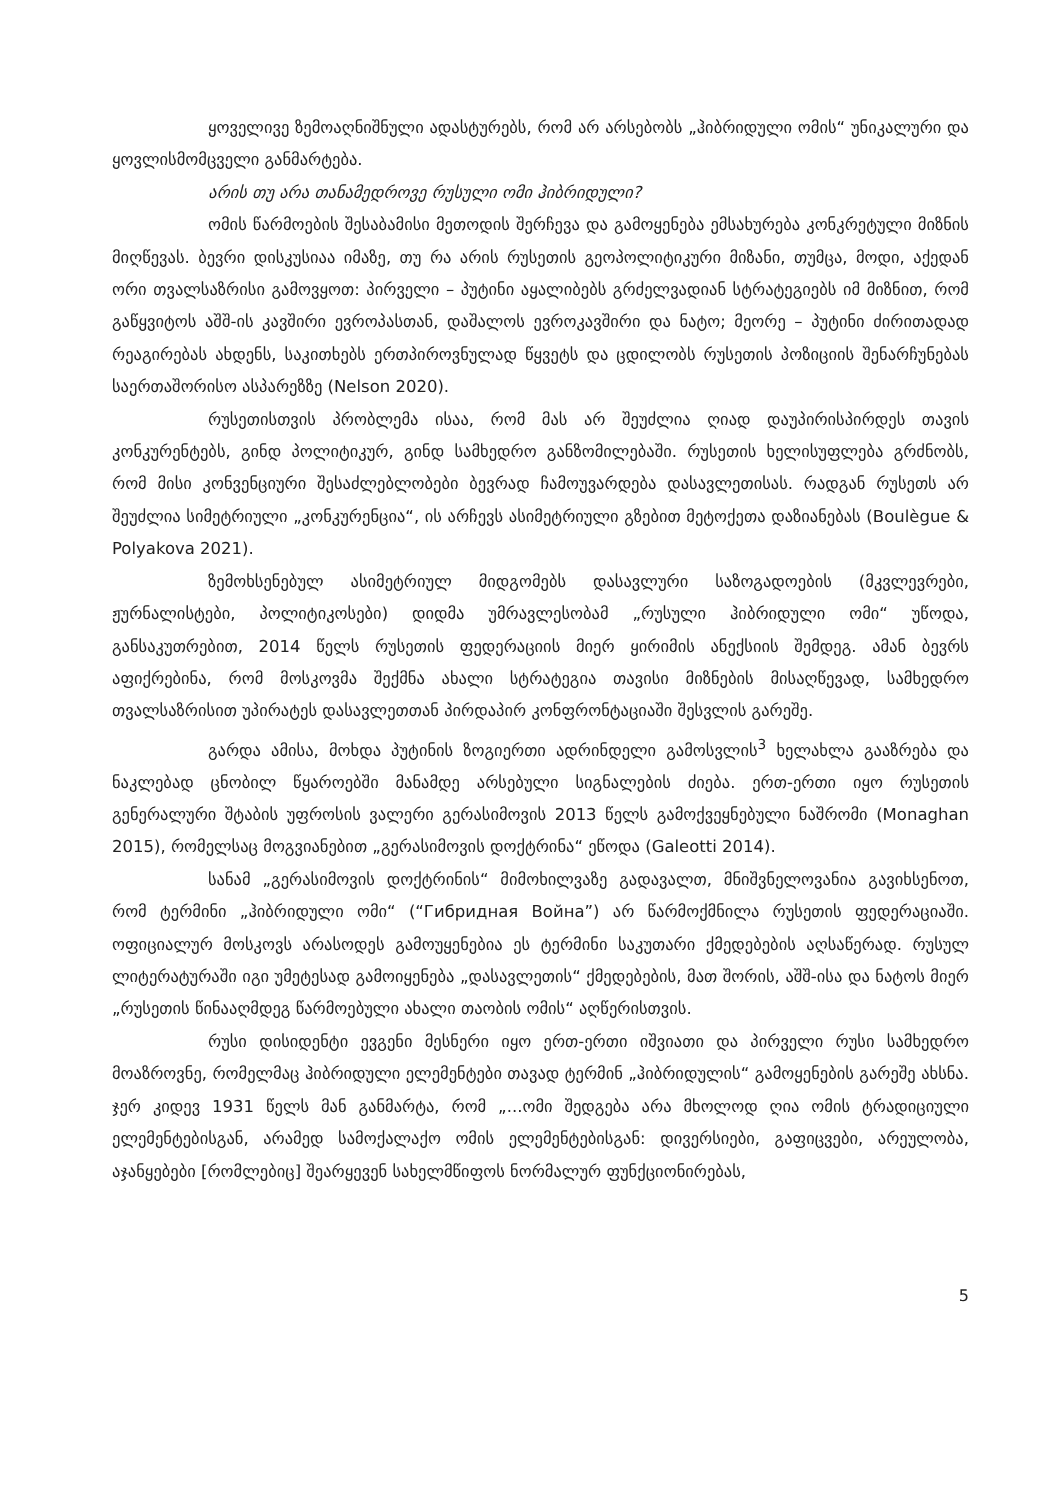ყოველივე ზემოაღნიშნული ადასტურებს, რომ არ არსებობს „ჰიბრიდული ომის“ უნიკალური და ყოვლისმომცველი განმარტება.
არის თუ არა თანამედროვე რუსული ომი ჰიბრიდული?
ომის წარმოების შესაბამისი მეთოდის შერჩევა და გამოყენება ემსახურება კონკრეტული მიზნის მიღწევას. ბევრი დისკუსიაა იმაზე, თუ რა არის რუსეთის გეოპოლიტიკური მიზანი, თუმცა, მოდი, აქედან ორი თვალსაზრისი გამოვყოთ: პირველი – პუტინი აყალიბებს გრძელვადიან სტრატეგიებს იმ მიზნით, რომ გაწყვიტოს აშშ-ის კავშირი ევროპასთან, დაშალოს ევროკავშირი და ნატო; მეორე – პუტინი ძირითადად რეაგირებას ახდენს, საკითხებს ერთპიროვნულად წყვეტს და ცდილობს რუსეთის პოზიციის შენარჩუნებას საერთაშორისო ასპარეზზე (Nelson 2020).
რუსეთისთვის პრობლემა ისაა, რომ მას არ შეუძლია ღიად დაუპირისპირდეს თავის კონკურენტებს, გინდ პოლიტიკურ, გინდ სამხედრო განზომილებაში. რუსეთის ხელისუფლება გრძნობს, რომ მისი კონვენციური შესაძლებლობები ბევრად ჩამოუვარდება დასავლეთისას. რადგან რუსეთს არ შეუძლია სიმეტრიული „კონკურენცია“, ის არჩევს ასიმეტრიული გზებით მეტოქეთა დაზიანებას (Boulègue & Polyakova 2021).
ზემოხსენებულ ასიმეტრიულ მიდგომებს დასავლური საზოგადოების (მკვლევრები, ჟურნალისტები, პოლიტიკოსები) დიდმა უმრავლესობამ „რუსული ჰიბრიდული ომი“ უწოდა, განსაკუთრებით, 2014 წელს რუსეთის ფედერაციის მიერ ყირიმის ანექსიის შემდეგ. ამან ბევრს აფიქრებინა, რომ მოსკოვმა შექმნა ახალი სტრატეგია თავისი მიზნების მისაღწევად, სამხედრო თვალსაზრისით უპირატეს დასავლეთთან პირდაპირ კონფრონტაციაში შესვლის გარეშე.
გარდა ამისა, მოხდა პუტინის ზოგიერთი ადრინდელი გამოსვლის<sup>3</sup> ხელახლა გააზრება და ნაკლებად ცნობილ წყაროებში მანამდე არსებული სიგნალების ძიება. ერთ-ერთი იყო რუსეთის გენერალური შტაბის უფროსის ვალერი გერასიმოვის 2013 წელს გამოქვეყნებული ნაშრომი (Monaghan 2015), რომელსაც მოგვიანებით „გერასიმოვის დოქტრინა“ ეწოდა (Galeotti 2014).
სანამ „გერასიმოვის დოქტრინის“ მიმოხილვაზე გადავალთ, მნიშვნელოვანია გავიხსენოთ, რომ ტერმინი „ჰიბრიდული ომი“ (“Гибридная Война”) არ წარმოქმნილა რუსეთის ფედერაციაში. ოფიციალურ მოსკოვს არასოდეს გამოუყენებია ეს ტერმინი საკუთარი ქმედებების აღსაწერად. რუსულ ლიტერატურაში იგი უმეტესად გამოიყენება „დასავლეთის“ ქმედებების, მათ შორის, აშშ-ისა და ნატოს მიერ „რუსეთის წინააღმდეგ წარმოებული ახალი თაობის ომის“ აღწერისთვის.
რუსი დისიდენტი ევგენი მესნერი იყო ერთ-ერთი იშვიათი და პირველი რუსი სამხედრო მოაზროვნე, რომელმაც ჰიბრიდული ელემენტები თავად ტერმინ „ჰიბრიდულის“ გამოყენების გარეშე ახსნა. ჯერ კიდევ 1931 წელს მან განმარტა, რომ „...ომი შედგება არა მხოლოდ ღია ომის ტრადიციული ელემენტებისგან, არამედ სამოქალაქო ომის ელემენტებისგან: დივერსიები, გაფიცვები, არეულობა, აჯანყებები [რომლებიც] შეარყევენ სახელმწიფოს ნორმალურ ფუნქციონირებას,
5